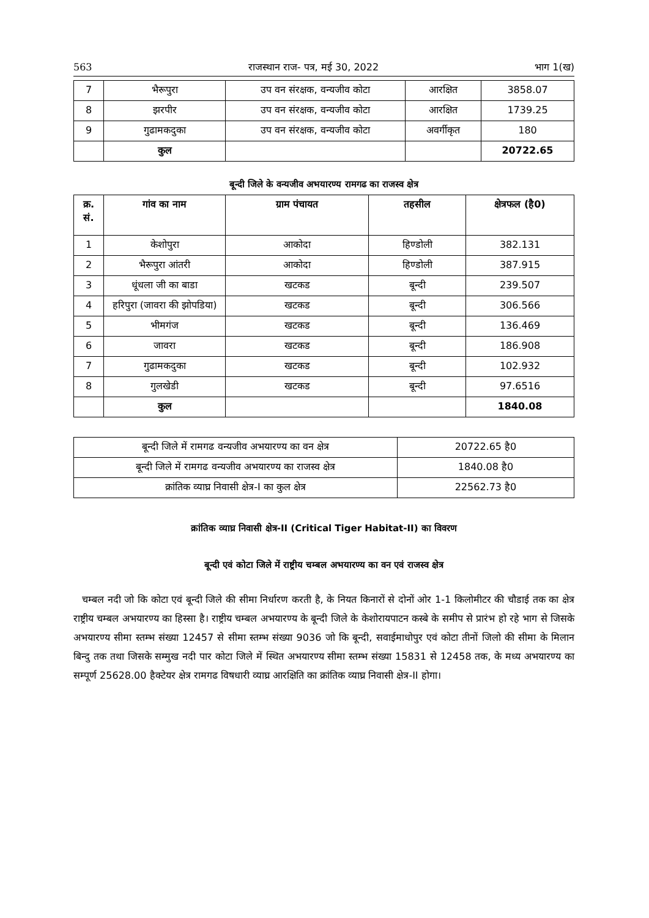563 राजस्थान राज- पत्र, मई 30, 2022 भाग 1(ख)
| 7 | भैरूपुरा | उप वन संरक्षक, वन्यजीव कोटा | आरक्षित | 3858.07 |
| 8 | झरपीर | उप वन संरक्षक, वन्यजीव कोटा | आरक्षित | 1739.25 |
| 9 | गुढामकदुका | उप वन संरक्षक, वन्यजीव कोटा | अवर्गीकृत | 180 |
| | कुल | | | 20722.65 |
बून्दी जिले के वन्यजीव अभयारण्य रामगढ का राजस्व क्षेत्र
| क्र. सं. | गांव का नाम | ग्राम पंचायत | तहसील | क्षेत्रफल (है0) |
| --- | --- | --- | --- | --- |
| 1 | केशोपुरा | आकोदा | हिण्डोली | 382.131 |
| 2 | भैरूपुरा आंतरी | आकोदा | हिण्डोली | 387.915 |
| 3 | धूंधला जी का बाडा | खटकड | बून्दी | 239.507 |
| 4 | हरिपुरा (जावरा की झोपडिया) | खटकड | बून्दी | 306.566 |
| 5 | भीमगंज | खटकड | बून्दी | 136.469 |
| 6 | जावरा | खटकड | बून्दी | 186.908 |
| 7 | गुढामकदुका | खटकड | बून्दी | 102.932 |
| 8 | गुलखेडी | खटकड | बून्दी | 97.6516 |
| | कुल | | | 1840.08 |
| बून्दी जिले में रामगढ वन्यजीव अभयारण्य का वन क्षेत्र | 20722.65 है0 |
| बून्दी जिले में रामगढ वन्यजीव अभयारण्य का राजस्व क्षेत्र | 1840.08 है0 |
| क्रांतिक व्याघ्र निवासी क्षेत्र-I का कुल क्षेत्र | 22562.73 है0 |
क्रांतिक व्याघ्र निवासी क्षेत्र-II (Critical Tiger Habitat-II) का विवरण
बून्दी एवं कोटा जिले में राष्ट्रीय चम्बल अभयारण्य का वन एवं राजस्व क्षेत्र
चम्बल नदी जो कि कोटा एवं बून्दी जिले की सीमा निर्धारण करती है, के नियत किनारों से दोनों ओर 1-1 किलोमीटर की चौडाई तक का क्षेत्र राष्ट्रीय चम्बल अभयारण्य का हिस्सा है। राष्ट्रीय चम्बल अभयारण्य के बून्दी जिले के केशोरायपाटन कस्बे के समीप से प्रारंभ हो रहे भाग से जिसके अभयारण्य सीमा स्तम्भ संख्या 12457 से सीमा स्तम्भ संख्या 9036 जो कि बून्दी, सवाईमाधोपुर एवं कोटा तीनों जिलो की सीमा के मिलान बिन्दु तक तथा जिसके सम्मुख नदी पार कोटा जिले में स्थित अभयारण्य सीमा स्तम्भ संख्या 15831 से 12458 तक, के मध्य अभयारण्य का सम्पूर्ण 25628.00 हैक्टेयर क्षेत्र रामगढ विषधारी व्याघ्र आरक्षिति का क्रांतिक व्याघ्र निवासी क्षेत्र-II होगा।